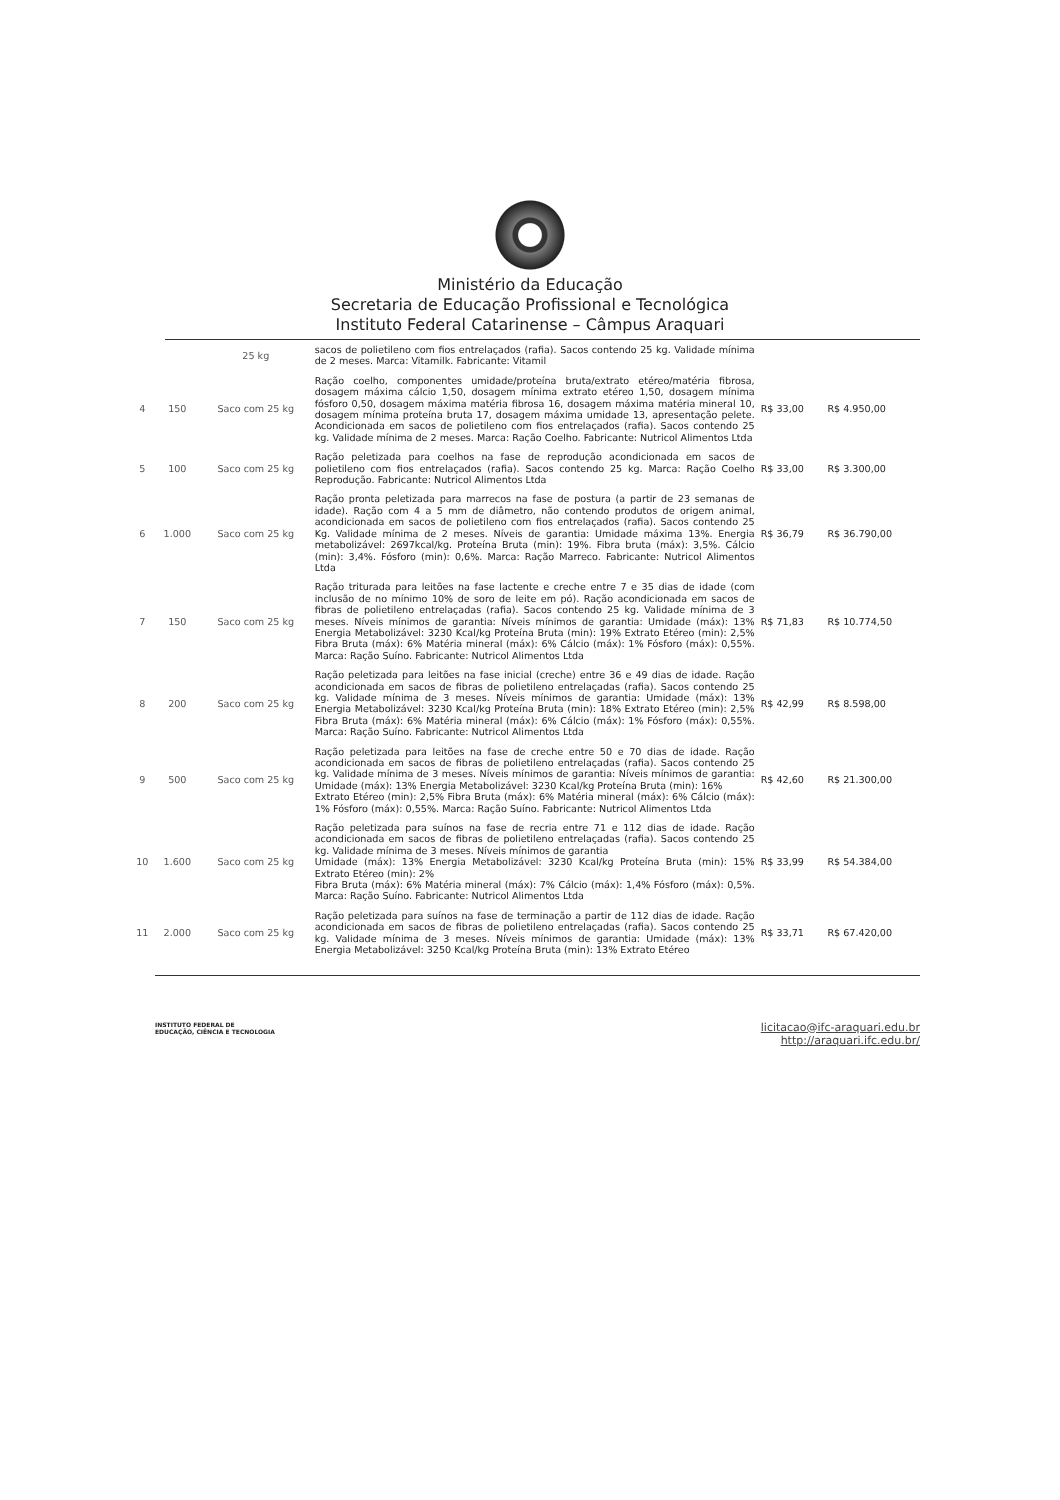Ministério da Educação
Secretaria de Educação Profissional e Tecnológica
Instituto Federal Catarinense – Câmpus Araquari
| | | 25 kg | sacos de polietileno com fios entrelaçados (rafia). Sacos contendo 25 kg. Validade mínima de 2 meses. Marca: Vitamilk. Fabricante: Vitamil | | |
| 4 | 150 | Saco com 25 kg | Ração coelho, componentes umidade/proteína bruta/extrato etéreo/matéria fibrosa, dosagem máxima cálcio 1,50, dosagem mínima extrato etéreo 1,50, dosagem mínima fósforo 0,50, dosagem máxima matéria fibrosa 16, dosagem máxima matéria mineral 10, dosagem mínima proteína bruta 17, dosagem máxima umidade 13, apresentação pelete. Acondicionada em sacos de polietileno com fios entrelaçados (rafia). Sacos contendo 25 kg. Validade mínima de 2 meses. Marca: Ração Coelho. Fabricante: Nutricol Alimentos Ltda | R$ 33,00 | R$ 4.950,00 |
| 5 | 100 | Saco com 25 kg | Ração peletizada para coelhos na fase de reprodução acondicionada em sacos de polietileno com fios entrelaçados (rafia). Sacos contendo 25 kg. Marca: Ração Coelho Reprodução. Fabricante: Nutricol Alimentos Ltda | R$ 33,00 | R$ 3.300,00 |
| 6 | 1.000 | Saco com 25 kg | Ração pronta peletizada para marrecos na fase de postura (a partir de 23 semanas de idade). Ração com 4 a 5 mm de diâmetro, não contendo produtos de origem animal, acondicionada em sacos de polietileno com fios entrelaçados (rafia). Sacos contendo 25 Kg. Validade mínima de 2 meses. Níveis de garantia: Umidade máxima 13%. Energia metabolizável: 2697kcal/kg. Proteína Bruta (min): 19%. Fibra bruta (máx): 3,5%. Cálcio (min): 3,4%. Fósforo (min): 0,6%. Marca: Ração Marreco. Fabricante: Nutricol Alimentos Ltda | R$ 36,79 | R$ 36.790,00 |
| 7 | 150 | Saco com 25 kg | Ração triturada para leitões na fase lactente e creche entre 7 e 35 dias de idade (com inclusão de no mínimo 10% de soro de leite em pó). Ração acondicionada em sacos de fibras de polietileno entrelaçadas (rafia). Sacos contendo 25 kg. Validade mínima de 3 meses. Níveis mínimos de garantia: Níveis mínimos de garantia: Umidade (máx): 13% Energia Metabolizável: 3230 Kcal/kg Proteína Bruta (min): 19% Extrato Etéreo (min): 2,5% Fibra Bruta (máx): 6% Matéria mineral (máx): 6% Cálcio (máx): 1% Fósforo (máx): 0,55%. Marca: Ração Suíno. Fabricante: Nutricol Alimentos Ltda | R$ 71,83 | R$ 10.774,50 |
| 8 | 200 | Saco com 25 kg | Ração peletizada para leitões na fase inicial (creche) entre 36 e 49 dias de idade. Ração acondicionada em sacos de fibras de polietileno entrelaçadas (rafia). Sacos contendo 25 kg. Validade mínima de 3 meses. Níveis mínimos de garantia: Umidade (máx): 13% Energia Metabolizável: 3230 Kcal/kg Proteína Bruta (min): 18% Extrato Etéreo (min): 2,5% Fibra Bruta (máx): 6% Matéria mineral (máx): 6% Cálcio (máx): 1% Fósforo (máx): 0,55%. Marca: Ração Suíno. Fabricante: Nutricol Alimentos Ltda | R$ 42,99 | R$ 8.598,00 |
| 9 | 500 | Saco com 25 kg | Ração peletizada para leitões na fase de creche entre 50 e 70 dias de idade. Ração acondicionada em sacos de fibras de polietileno entrelaçadas (rafia). Sacos contendo 25 kg. Validade mínima de 3 meses. Níveis mínimos de garantia: Níveis mínimos de garantia: Umidade (máx): 13% Energia Metabolizável: 3230 Kcal/kg Proteína Bruta (min): 16% Extrato Etéreo (min): 2,5% Fibra Bruta (máx): 6% Matéria mineral (máx): 6% Cálcio (máx): 1% Fósforo (máx): 0,55%. Marca: Ração Suíno. Fabricante: Nutricol Alimentos Ltda | R$ 42,60 | R$ 21.300,00 |
| 10 | 1.600 | Saco com 25 kg | Ração peletizada para suínos na fase de recria entre 71 e 112 dias de idade. Ração acondicionada em sacos de fibras de polietileno entrelaçadas (rafia). Sacos contendo 25 kg. Validade mínima de 3 meses. Níveis mínimos de garantia Umidade (máx): 13% Energia Metabolizável: 3230 Kcal/kg Proteína Bruta (min): 15% Extrato Etéreo (min): 2% Fibra Bruta (máx): 6% Matéria mineral (máx): 7% Cálcio (máx): 1,4% Fósforo (máx): 0,5%. Marca: Ração Suíno. Fabricante: Nutricol Alimentos Ltda | R$ 33,99 | R$ 54.384,00 |
| 11 | 2.000 | Saco com 25 kg | Ração peletizada para suínos na fase de terminação a partir de 112 dias de idade. Ração acondicionada em sacos de fibras de polietileno entrelaçadas (rafia). Sacos contendo 25 kg. Validade mínima de 3 meses. Níveis mínimos de garantia: Umidade (máx): 13% Energia Metabolizável: 3250 Kcal/kg Proteína Bruta (min): 13% Extrato Etéreo | R$ 33,71 | R$ 67.420,00 |
INSTITUTO FEDERAL DE
EDUCAÇÃO, CIÊNCIA E TECNOLOGIA
licitacao@ifc-araquari.edu.br
http://araquari.ifc.edu.br/